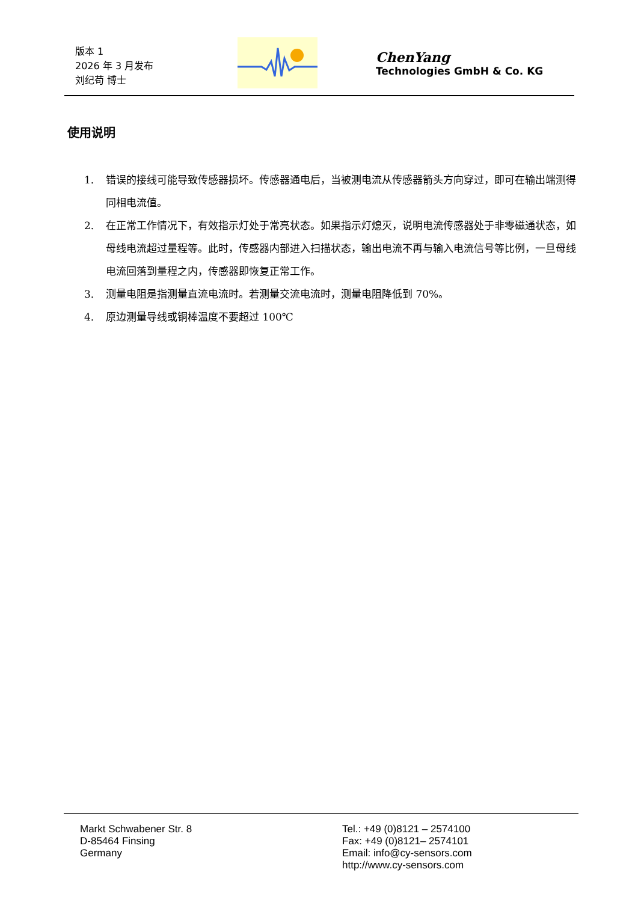版本 1
2026 年 3 月发布
刘纪苟 博士
ChenYang
Technologies GmbH & Co. KG
使用说明
1. 错误的接线可能导致传感器损坏。传感器通电后，当被测电流从传感器箭头方向穿过，即可在输出端测得同相电流值。
2. 在正常工作情况下，有效指示灯处于常亮状态。如果指示灯熄灭，说明电流传感器处于非零磁通状态，如母线电流超过量程等。此时，传感器内部进入扫描状态，输出电流不再与输入电流信号等比例，一旦母线电流回落到量程之内，传感器即恢复正常工作。
3. 测量电阻是指测量直流电流时。若测量交流电流时，测量电阻降低到 70%。
4. 原边测量导线或铜棒温度不要超过 100℃
Markt Schwabener Str. 8
D-85464 Finsing
Germany
Tel.: +49 (0)8121 – 2574100
Fax: +49 (0)8121– 2574101
Email: info@cy-sensors.com
http://www.cy-sensors.com